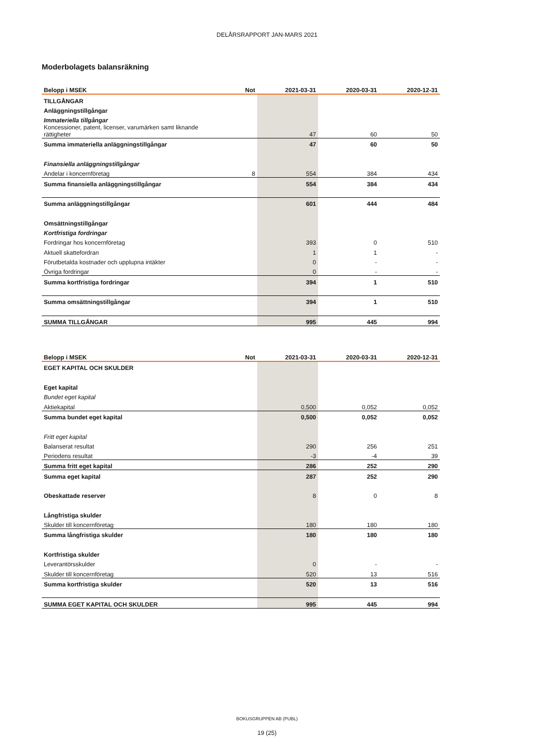DELÅRSRAPPORT JAN-MARS 2021
Moderbolagets balansräkning
| Belopp i MSEK | Not | 2021-03-31 | 2020-03-31 | 2020-12-31 |
| --- | --- | --- | --- | --- |
| TILLGÅNGAR | | | | |
| Anläggningstillgångar | | | | |
| Immateriella tillgångar | | | | |
| Koncessioner, patent, licenser, varumärken samt liknande rättigheter | | 47 | 60 | 50 |
| Summa immateriella anläggningstillgångar | | 47 | 60 | 50 |
| Finansiella anläggningstillgångar | | | | |
| Andelar i koncernföretag | 8 | 554 | 384 | 434 |
| Summa finansiella anläggningstillgångar | | 554 | 384 | 434 |
| Summa anläggningstillgångar | | 601 | 444 | 484 |
| Omsättningstillgångar | | | | |
| Kortfristiga fordringar | | | | |
| Fordringar hos koncernföretag | | 393 | 0 | 510 |
| Aktuell skattefordran | | 1 | 1 | - |
| Förutbetalda kostnader och upplupna intäkter | | 0 | - | - |
| Övriga fordringar | | 0 | - | - |
| Summa kortfristiga fordringar | | 394 | 1 | 510 |
| Summa omsättningstillgångar | | 394 | 1 | 510 |
| SUMMA TILLGÅNGAR | | 995 | 445 | 994 |
| Belopp i MSEK | Not | 2021-03-31 | 2020-03-31 | 2020-12-31 |
| --- | --- | --- | --- | --- |
| EGET KAPITAL OCH SKULDER | | | | |
| Eget kapital | | | | |
| Bundet eget kapital | | | | |
| Aktiekapital | | 0,500 | 0,052 | 0,052 |
| Summa bundet eget kapital | | 0,500 | 0,052 | 0,052 |
| Fritt eget kapital | | | | |
| Balanserat resultat | | 290 | 256 | 251 |
| Periodens resultat | | -3 | -4 | 39 |
| Summa fritt eget kapital | | 286 | 252 | 290 |
| Summa eget kapital | | 287 | 252 | 290 |
| Obeskattade reserver | | 8 | 0 | 8 |
| Långfristiga skulder | | | | |
| Skulder till koncernföretag | | 180 | 180 | 180 |
| Summa långfristiga skulder | | 180 | 180 | 180 |
| Kortfristiga skulder | | | | |
| Leverantörsskulder | | 0 | - | - |
| Skulder till koncernföretag | | 520 | 13 | 516 |
| Summa kortfristiga skulder | | 520 | 13 | 516 |
| SUMMA EGET KAPITAL OCH SKULDER | | 995 | 445 | 994 |
BOKUSGRUPPEN AB (PUBL)
19 (25)